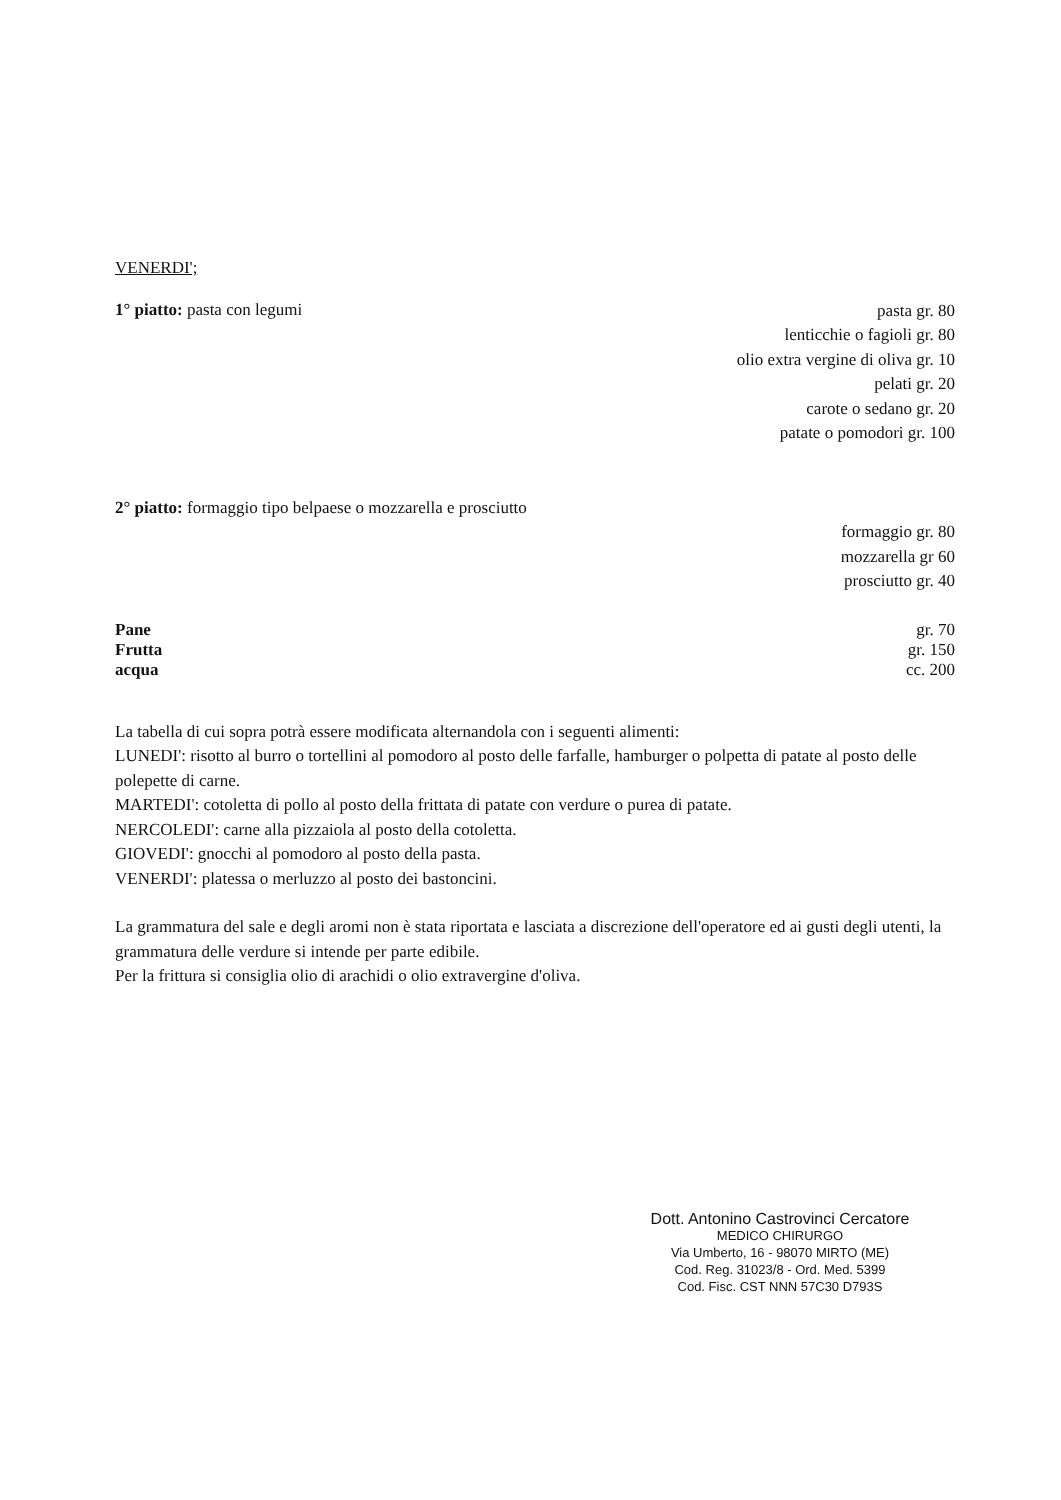VENERDI';
1° piatto: pasta con legumi
pasta gr. 80
lenticchie o fagioli gr. 80
olio extra vergine di oliva gr. 10
pelati gr. 20
carote o sedano gr. 20
patate o pomodori gr. 100
2° piatto: formaggio tipo belpaese o mozzarella e prosciutto
formaggio gr. 80
mozzarella gr 60
prosciutto gr. 40
Pane gr. 70
Frutta gr. 150
acqua cc. 200
La tabella di cui sopra potrà essere modificata alternandola con i seguenti alimenti:
LUNEDI': risotto al burro o tortellini al pomodoro al posto delle farfalle, hamburger o polpetta di patate al posto delle polepette di carne.
MARTEDI': cotoletta di pollo al posto della frittata di patate con verdure o purea di patate.
NERCOLEDI': carne alla pizzaiola al posto della cotoletta.
GIOVEDI': gnocchi al pomodoro al posto della pasta.
VENERDI': platessa o merluzzo al posto dei bastoncini.
La grammatura del sale e degli aromi non è stata riportata e lasciata a discrezione dell'operatore ed ai gusti degli utenti, la grammatura delle verdure si intende per parte edibile.
Per la frittura si consiglia olio di arachidi o olio extravergine d'oliva.
Dott. Antonino Castrovinci Cercatore
MEDICO CHIRURGO
Via Umberto, 16 - 98070 MIRTO (ME)
Cod. Reg. 31023/8 - Ord. Med. 5399
Cod. Fisc. CST NNN 57C30 D793S